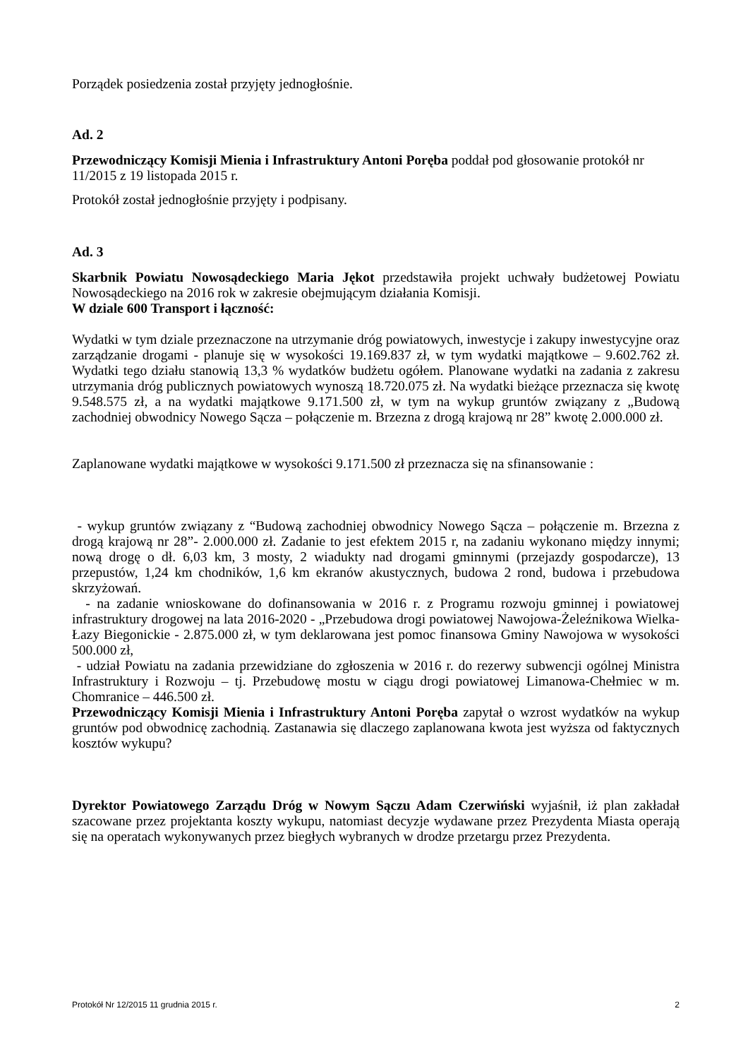Porządek posiedzenia został przyjęty jednogłośnie.
Ad. 2
Przewodniczący Komisji Mienia i Infrastruktury Antoni Poręba poddał pod głosowanie protokół nr 11/2015 z 19 listopada 2015 r.
Protokół został jednogłośnie przyjęty i podpisany.
Ad. 3
Skarbnik Powiatu Nowosądeckiego Maria Jękot przedstawiła projekt uchwały budżetowej Powiatu Nowosądeckiego na 2016 rok w zakresie obejmującym działania Komisji.
W dziale 600 Transport i łączność:
Wydatki w tym dziale przeznaczone na utrzymanie dróg powiatowych, inwestycje i zakupy inwestycyjne oraz zarządzanie drogami - planuje się w wysokości 19.169.837 zł, w tym wydatki majątkowe – 9.602.762 zł. Wydatki tego działu stanowią 13,3 % wydatków budżetu ogółem. Planowane wydatki na zadania z zakresu utrzymania dróg publicznych powiatowych wynoszą 18.720.075 zł. Na wydatki bieżące przeznacza się kwotę 9.548.575 zł, a na wydatki majątkowe 9.171.500 zł, w tym na wykup gruntów związany z „Budową zachodniej obwodnicy Nowego Sącza – połączenie m. Brzezna z drogą krajową nr 28” kwotę 2.000.000 zł.
Zaplanowane wydatki majątkowe w wysokości 9.171.500 zł przeznacza się na sfinansowanie :
- wykup gruntów związany z “Budową zachodniej obwodnicy Nowego Sącza – połączenie m. Brzezna z drogą krajową nr 28”- 2.000.000 zł. Zadanie to jest efektem 2015 r, na zadaniu wykonano między innymi; nową drogę o dł. 6,03 km, 3 mosty, 2 wiadukty nad drogami gminnymi (przejazdy gospodarcze), 13 przepustów, 1,24 km chodników, 1,6 km ekranów akustycznych, budowa 2 rond, budowa i przebudowa skrzyżowań.
- na zadanie wnioskowane do dofinansowania w 2016 r. z Programu rozwoju gminnej i powiatowej infrastruktury drogowej na lata 2016-2020 - „Przebudowa drogi powiatowej Nawojowa-Żeleźnikowa Wielka-Łazy Biegonickie - 2.875.000 zł, w tym deklarowana jest pomoc finansowa Gminy Nawojowa w wysokości 500.000 zł,
- udział Powiatu na zadania przewidziane do zgłoszenia w 2016 r. do rezerwy subwencji ogólnej Ministra Infrastruktury i Rozwoju – tj. Przebudowę mostu w ciągu drogi powiatowej Limanowa-Chełmiec w m. Chomranice – 446.500 zł.
Przewodniczący Komisji Mienia i Infrastruktury Antoni Poręba zapytał o wzrost wydatków na wykup gruntów pod obwodnicę zachodnią. Zastanawia się dlaczego zaplanowana kwota jest wyższa od faktycznych kosztów wykupu?
Dyrektor Powiatowego Zarządu Dróg w Nowym Sączu Adam Czerwiński wyjaśnił, iż plan zakładał szacowane przez projektanta koszty wykupu, natomiast decyzje wydawane przez Prezydenta Miasta operają się na operatach wykonywanych przez biegłych wybranych w drodze przetargu przez Prezydenta.
Protokół Nr 12/2015 11 grudnia 2015 r. 2